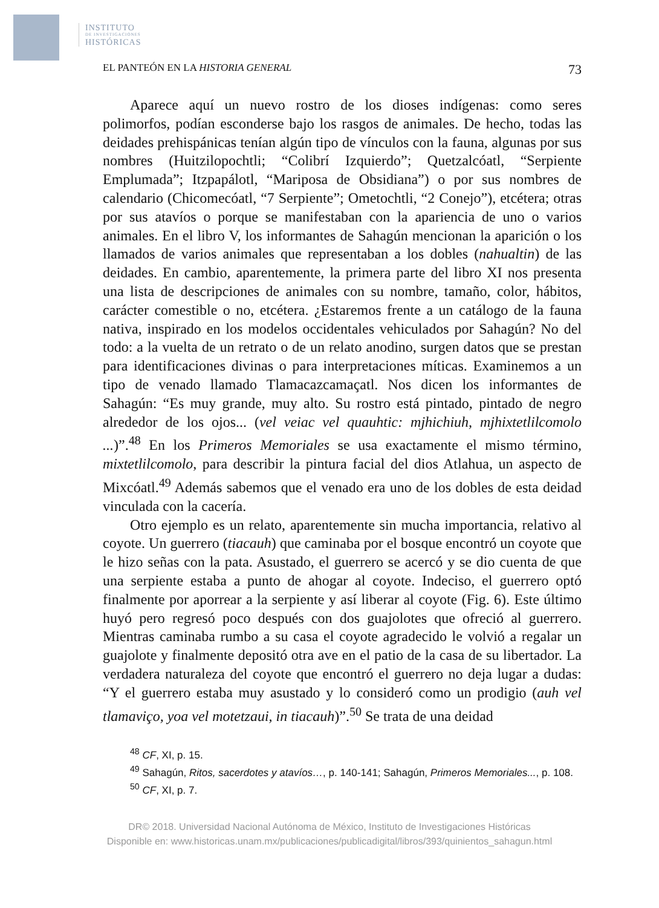INSTITUTO
DE INVESTIGACIONES
HISTÓRICAS
EL PANTEÓN EN LA HISTORIA GENERAL 73
Aparece aquí un nuevo rostro de los dioses indígenas: como seres polimorfos, podían esconderse bajo los rasgos de animales. De hecho, todas las deidades prehispánicas tenían algún tipo de vínculos con la fauna, algunas por sus nombres (Huitzilopochtli; “Colibrí Izquierdo”; Quetzalcóatl, “Serpiente Emplumada”; Itzpapálotl, “Mariposa de Obsidiana”) o por sus nombres de calendario (Chicomecóatl, “7 Serpiente”; Ometochtli, “2 Conejo”), etcétera; otras por sus atavíos o porque se manifestaban con la apariencia de uno o varios animales. En el libro V, los informantes de Sahagún mencionan la aparición o los llamados de varios animales que representaban a los dobles (nahualtin) de las deidades. En cambio, aparentemente, la primera parte del libro XI nos presenta una lista de descripciones de animales con su nombre, tamaño, color, hábitos, carácter comestible o no, etcétera. ¿Estaremos frente a un catálogo de la fauna nativa, inspirado en los modelos occidentales vehiculados por Sahagún? No del todo: a la vuelta de un retrato o de un relato anodino, surgen datos que se prestan para identificaciones divinas o para interpretaciones míticas. Examinemos a un tipo de venado llamado Tlamacazcamaçatl. Nos dicen los informantes de Sahagún: “Es muy grande, muy alto. Su rostro está pintado, pintado de negro alrededor de los ojos... (vel veiac vel quauhtic: mjhichiuh, mjhixtetlilcomolo ...)”.<sup>48</sup> En los Primeros Memoriales se usa exactamente el mismo término, mixtetlilcomolo, para describir la pintura facial del dios Atlahua, un aspecto de Mixcóatl.<sup>49</sup> Además sabemos que el venado era uno de los dobles de esta deidad vinculada con la cacería.
Otro ejemplo es un relato, aparentemente sin mucha importancia, relativo al coyote. Un guerrero (tiacauh) que caminaba por el bosque encontró un coyote que le hizo señas con la pata. Asustado, el guerrero se acercó y se dio cuenta de que una serpiente estaba a punto de ahogar al coyote. Indeciso, el guerrero optó finalmente por aporrear a la serpiente y así liberar al coyote (Fig. 6). Este último huyó pero regresó poco después con dos guajolotes que ofreció al guerrero. Mientras caminaba rumbo a su casa el coyote agradecido le volvió a regalar un guajolote y finalmente depositó otra ave en el patio de la casa de su libertador. La verdadera naturaleza del coyote que encontró el guerrero no deja lugar a dudas: “Y el guerrero estaba muy asustado y lo consideró como un prodigio (auh vel tlamaviço, yoa vel motetzaui, in tiacauh)”.<sup>50</sup> Se trata de una deidad
<sup>48</sup> CF, XI, p. 15.
<sup>49</sup> Sahagún, Ritos, sacerdotes y atavíos…, p. 140-141; Sahagún, Primeros Memoriales..., p. 108.
<sup>50</sup> CF, XI, p. 7.
DR© 2018. Universidad Nacional Autónoma de México, Instituto de Investigaciones Históricas
Disponible en: www.historicas.unam.mx/publicaciones/publicadigital/libros/393/quinientos_sahagun.html